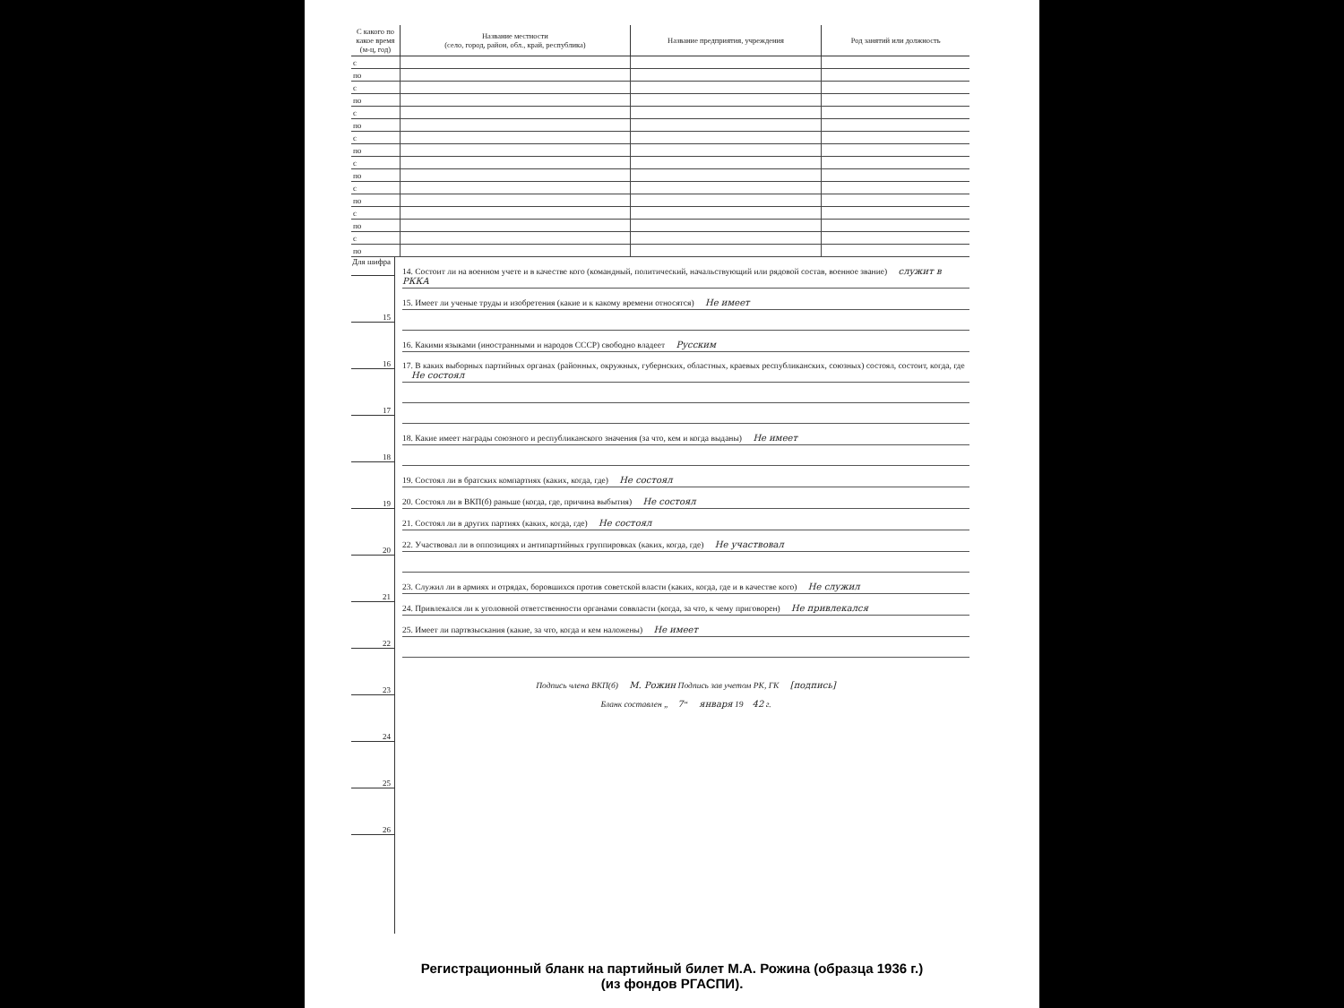| С какого по какое время (м-ц, год) | Название местности (село, город, район, обл., край, республика) | Название предприятия, учреждения | Род занятий или должность |
| --- | --- | --- | --- |
| с | | | |
| по | | | |
| с | | | |
| по | | | |
| с | | | |
| по | | | |
| с | | | |
| по | | | |
| с | | | |
| по | | | |
| с | | | |
| по | | | |
| с | | | |
| по | | | |
| с | | | |
| по | | | |
Для шифра
15
16
17
18
19
20
21
22
23
24
25
26
14. Состоит ли на военном учете и в качестве кого (командный, политический, начальствующий или рядовой состав, военное звание) служит в РККА
15. Имеет ли ученые труды и изобретения (какие и к какому времени относятся) Не имеет
16. Какими языками (иностранными и народов СССР) свободно владеет Русским
17. В каких выборных партийных органах (районных, окружных, губернских, областных, краевых республиканских, союзных) состоял, состоит, когда, где Не состоял
18. Какие имеет награды союзного и республиканского значения (за что, кем и когда выданы) Не имеет
19. Состоял ли в братских компартиях (каких, когда, где) Не состоял
20. Состоял ли в ВКП(б) раньше (когда, где, причина выбытия) Не состоял
21. Состоял ли в других партиях (каких, когда, где) Не состоял
22. Участвовал ли в оппозициях и антипартийных группировках (каких, когда, где) Не участвовал
23. Служил ли в армиях и отрядах, боровшихся против советской власти (каких, когда, где и в качестве кого) Не служил
24. Привлекался ли к уголовной ответственности органами соввласти (когда, за что, к чему приговорен) Не привлекался
25. Имеет ли партвзыскания (какие, за что, когда и кем наложены) Не имеет
Подпись члена ВКП(б) М. Рожин Подпись зав учетом РК, ГК [подпись]
Бланк составлен „ 7“ января 19 42 г.
Регистрационный бланк на партийный билет М.А. Рожина (образца 1936 г.)
(из фондов РГАСПИ).